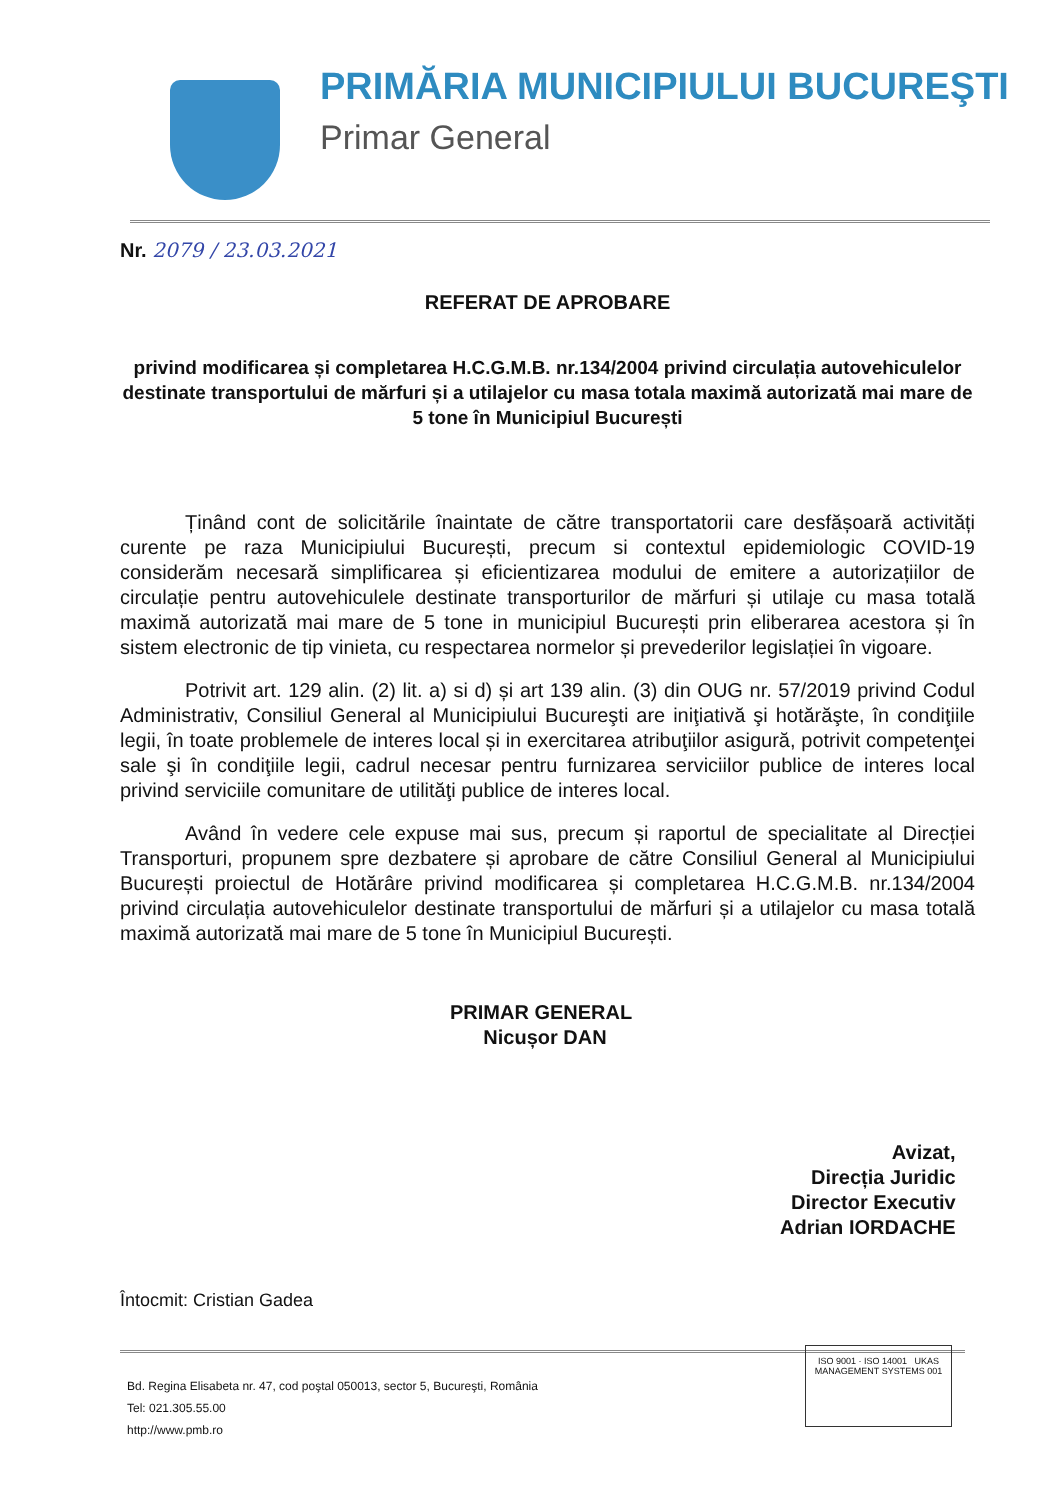PRIMĂRIA MUNICIPIULUI BUCUREŞTI
Primar General
Nr. 2079 / 23.03.2021
REFERAT DE APROBARE
privind modificarea și completarea H.C.G.M.B. nr.134/2004 privind circulația autovehiculelor destinate transportului de mărfuri și a utilajelor cu masa totala maximă autorizată mai mare de 5 tone în Municipiul București
Ținând cont de solicitările înaintate de către transportatorii care desfășoară activități curente pe raza Municipiului București, precum si contextul epidemiologic COVID-19 considerăm necesară simplificarea și eficientizarea modului de emitere a autorizațiilor de circulație pentru autovehiculele destinate transporturilor de mărfuri și utilaje cu masa totală maximă autorizată mai mare de 5 tone in municipiul București prin eliberarea acestora și în sistem electronic de tip vinieta, cu respectarea normelor și prevederilor legislației în vigoare.
Potrivit art. 129 alin. (2) lit. a) si d) și art 139 alin. (3) din OUG nr. 57/2019 privind Codul Administrativ, Consiliul General al Municipiului Bucureşti are iniţiativă şi hotărăşte, în condiţiile legii, în toate problemele de interes local și in exercitarea atribuţiilor asigură, potrivit competenţei sale şi în condiţiile legii, cadrul necesar pentru furnizarea serviciilor publice de interes local privind serviciile comunitare de utilităţi publice de interes local.
Având în vedere cele expuse mai sus, precum și raportul de specialitate al Direcției Transporturi, propunem spre dezbatere și aprobare de către Consiliul General al Municipiului București proiectul de Hotărâre privind modificarea și completarea H.C.G.M.B. nr.134/2004 privind circulația autovehiculelor destinate transportului de mărfuri și a utilajelor cu masa totală maximă autorizată mai mare de 5 tone în Municipiul București.
PRIMAR GENERAL
Nicușor DAN
Avizat,
Direcția Juridic
Director Executiv
Adrian IORDACHE
Întocmit: Cristian Gadea
Bd. Regina Elisabeta nr. 47, cod poştal 050013, sector 5, Bucureşti, România
Tel: 021.305.55.00
http://www.pmb.ro
ISO 9001 · ISO 14001 UKAS MANAGEMENT SYSTEMS 001